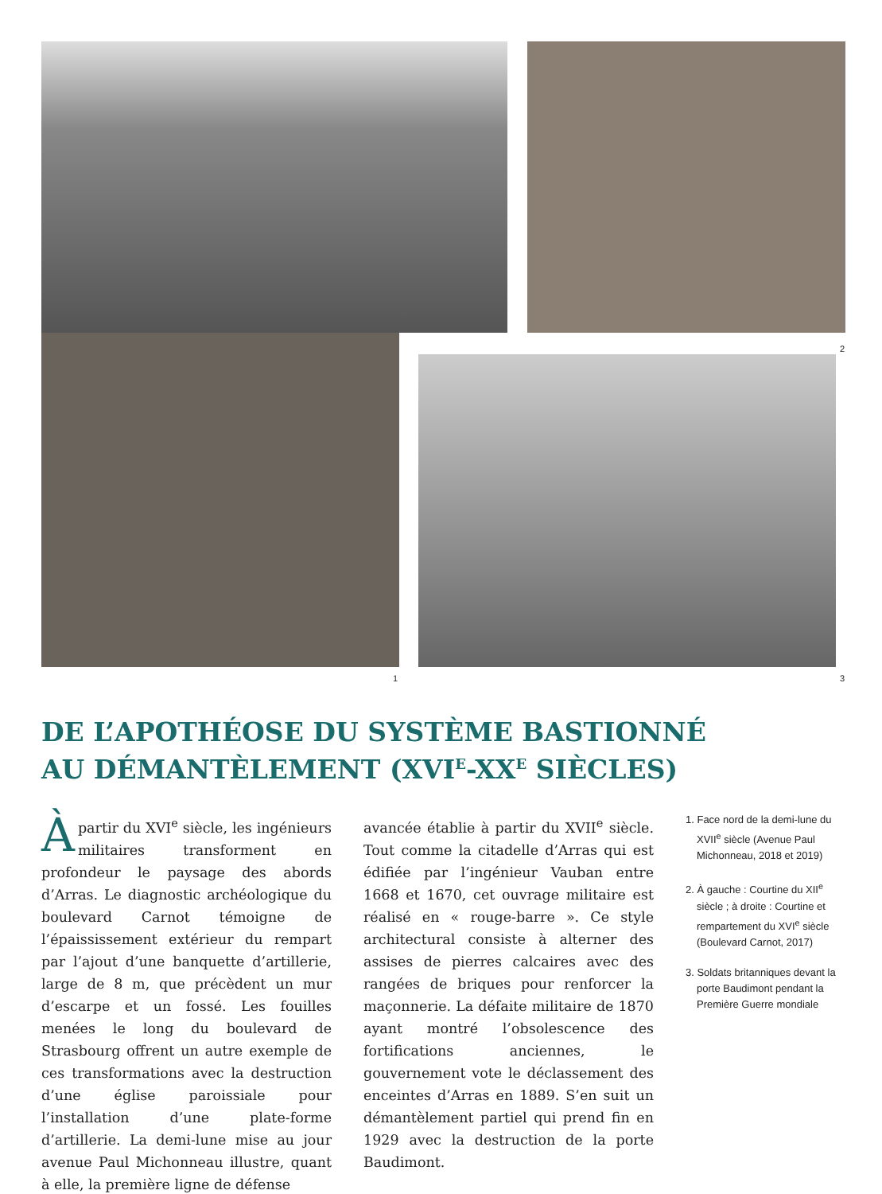2
1 3
DE L’APOTHÉOSE DU SYSTÈME BASTIONNÉ
AU DÉMANTÈLEMENT (XVI<sup>E</sup>-XX<sup>E</sup> SIÈCLES)
Àpartir du XVI<sup>e</sup> siècle, les ingénieurs militaires transforment en profondeur le paysage des abords d’Arras. Le diagnostic archéologique du boulevard Carnot témoigne de l’épaississement extérieur du rempart par l’ajout d’une banquette d’artillerie, large de 8 m, que précèdent un mur d’escarpe et un fossé. Les fouilles menées le long du boulevard de Strasbourg offrent un autre exemple de ces transformations avec la destruction d’une église paroissiale pour l’installation d’une plate-forme d’artillerie. La demi-lune mise au jour avenue Paul Michonneau illustre, quant à elle, la première ligne de défense
avancée établie à partir du XVII<sup>e</sup> siècle. Tout comme la citadelle d’Arras qui est édifiée par l’ingénieur Vauban entre 1668 et 1670, cet ouvrage militaire est réalisé en « rouge-barre ». Ce style architectural consiste à alterner des assises de pierres calcaires avec des rangées de briques pour renforcer la maçonnerie. La défaite militaire de 1870 ayant montré l’obsolescence des fortifications anciennes, le gouvernement vote le déclassement des enceintes d’Arras en 1889. S’en suit un démantèlement partiel qui prend fin en 1929 avec la destruction de la porte Baudimont.
1. Face nord de la demi-lune du XVII<sup>e</sup> siècle (Avenue Paul Michonneau, 2018 et 2019)
2. À gauche : Courtine du XII<sup>e</sup> siècle ; à droite : Courtine et rempartement du XVI<sup>e</sup> siècle (Boulevard Carnot, 2017)
3. Soldats britanniques devant la porte Baudimont pendant la Première Guerre mondiale